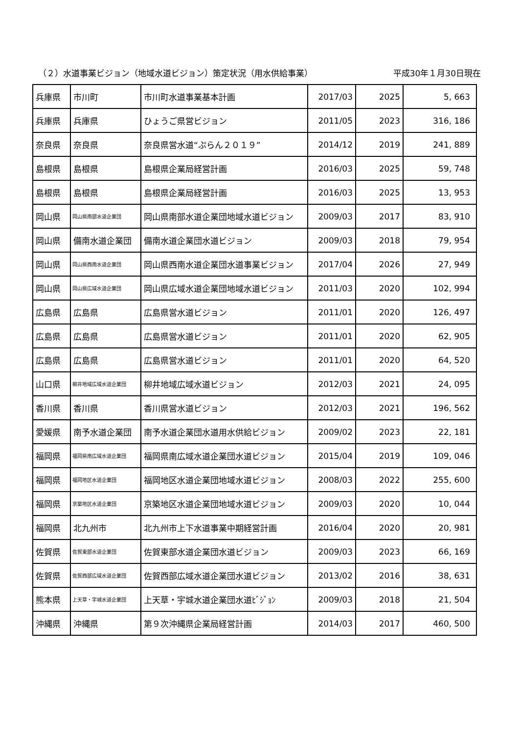（２）水道事業ビジョン（地域水道ビジョン）策定状況（用水供給事業） 平成30年１月30日現在
| 兵庫県 | 市川町 | 市川町水道事業基本計画 | 2017/03 | 2025 | 5, 663 |
| 兵庫県 | 兵庫県 | ひょうご県営ビジョン | 2011/05 | 2023 | 316, 186 |
| 奈良県 | 奈良県 | 奈良県営水道“ぷらん２０１９” | 2014/12 | 2019 | 241, 889 |
| 島根県 | 島根県 | 島根県企業局経営計画 | 2016/03 | 2025 | 59, 748 |
| 島根県 | 島根県 | 島根県企業局経営計画 | 2016/03 | 2025 | 13, 953 |
| 岡山県 | 岡山県南部水道企業団 | 岡山県南部水道企業団地域水道ビジョン | 2009/03 | 2017 | 83, 910 |
| 岡山県 | 備南水道企業団 | 備南水道企業団水道ビジョン | 2009/03 | 2018 | 79, 954 |
| 岡山県 | 岡山県西南水道企業団 | 岡山県西南水道企業団水道事業ビジョン | 2017/04 | 2026 | 27, 949 |
| 岡山県 | 岡山県広域水道企業団 | 岡山県広域水道企業団地域水道ビジョン | 2011/03 | 2020 | 102, 994 |
| 広島県 | 広島県 | 広島県営水道ビジョン | 2011/01 | 2020 | 126, 497 |
| 広島県 | 広島県 | 広島県営水道ビジョン | 2011/01 | 2020 | 62, 905 |
| 広島県 | 広島県 | 広島県営水道ビジョン | 2011/01 | 2020 | 64, 520 |
| 山口県 | 柳井地域広域水道企業団 | 柳井地域広域水道ビジョン | 2012/03 | 2021 | 24, 095 |
| 香川県 | 香川県 | 香川県営水道ビジョン | 2012/03 | 2021 | 196, 562 |
| 愛媛県 | 南予水道企業団 | 南予水道企業団水道用水供給ビジョン | 2009/02 | 2023 | 22, 181 |
| 福岡県 | 福岡県南広域水道企業団 | 福岡県南広域水道企業団水道ビジョン | 2015/04 | 2019 | 109, 046 |
| 福岡県 | 福岡地区水道企業団 | 福岡地区水道企業団地域水道ビジョン | 2008/03 | 2022 | 255, 600 |
| 福岡県 | 京築地区水道企業団 | 京築地区水道企業団地域水道ビジョン | 2009/03 | 2020 | 10, 044 |
| 福岡県 | 北九州市 | 北九州市上下水道事業中期経営計画 | 2016/04 | 2020 | 20, 981 |
| 佐賀県 | 佐賀東部水道企業団 | 佐賀東部水道企業団水道ビジョン | 2009/03 | 2023 | 66, 169 |
| 佐賀県 | 佐賀西部広域水道企業団 | 佐賀西部広域水道企業団水道ビジョン | 2013/02 | 2016 | 38, 631 |
| 熊本県 | 上天草・宇城水道企業団 | 上天草・宇城水道企業団水道ﾋﾞｼﾞｮﾝ | 2009/03 | 2018 | 21, 504 |
| 沖縄県 | 沖縄県 | 第９次沖縄県企業局経営計画 | 2014/03 | 2017 | 460, 500 |